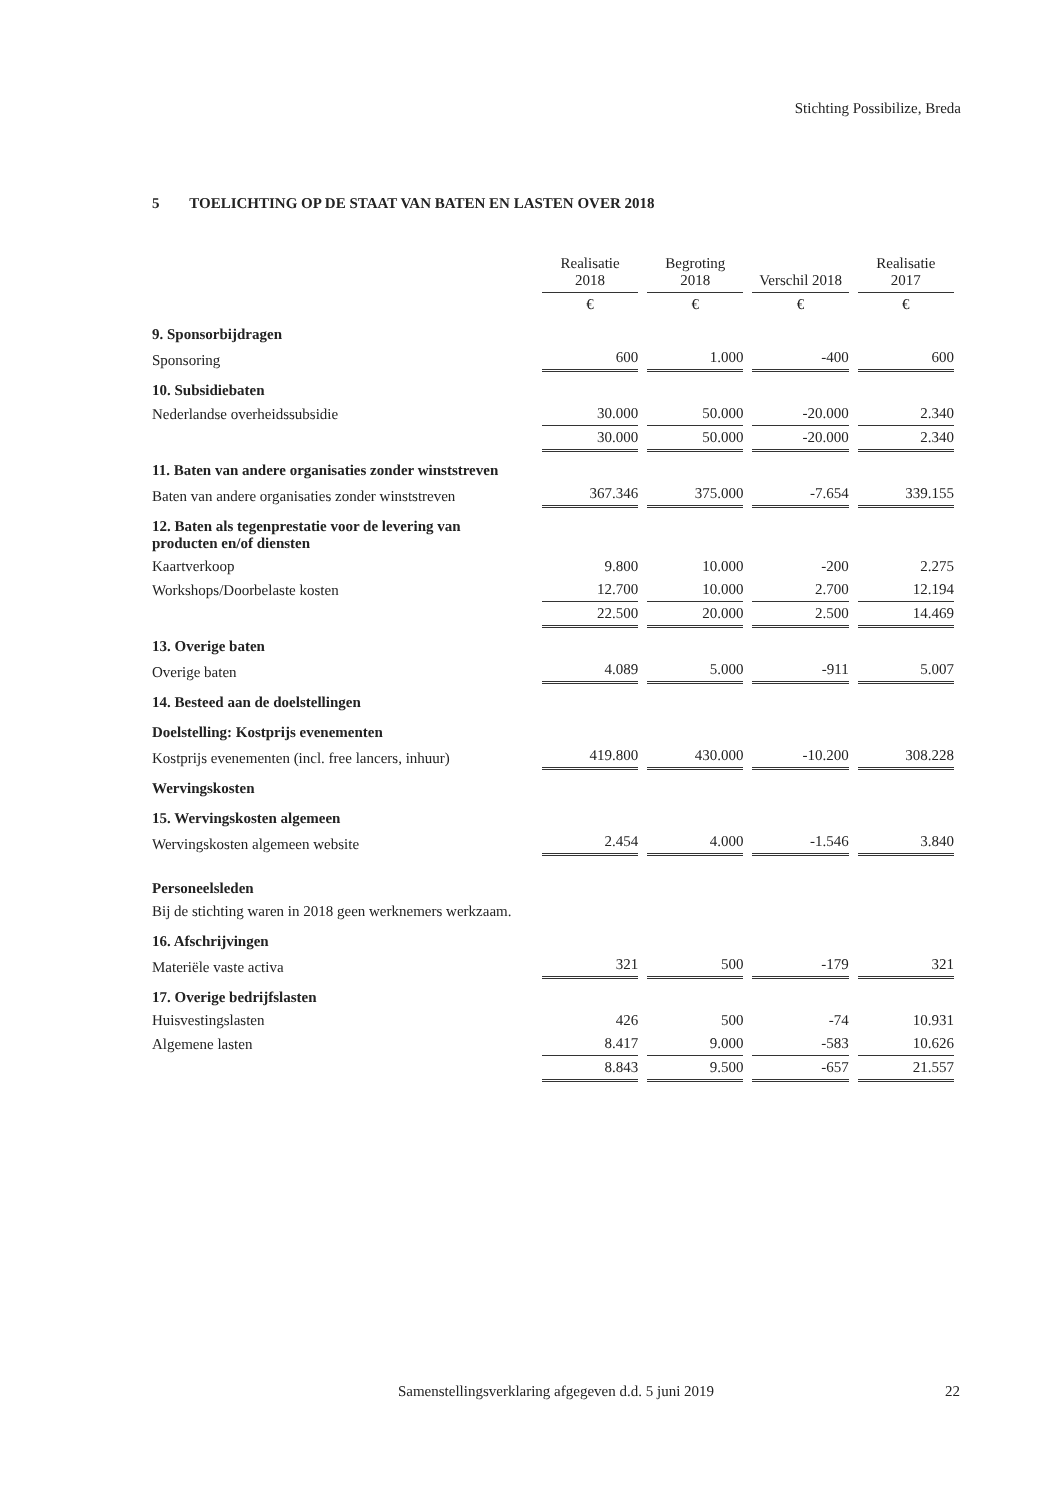Stichting Possibilize, Breda
5 TOELICHTING OP DE STAAT VAN BATEN EN LASTEN OVER 2018
| | Realisatie 2018 | Begroting 2018 | Verschil 2018 | Realisatie 2017 |
| | € | € | € | € |
| 9. Sponsorbijdragen | | | | |
| Sponsoring | 600 | 1.000 | -400 | 600 |
| 10. Subsidiebaten | | | | |
| Nederlandse overheidssubsidie | 30.000 | 50.000 | -20.000 | 2.340 |
| | 30.000 | 50.000 | -20.000 | 2.340 |
| 11. Baten van andere organisaties zonder winststreven | | | | |
| Baten van andere organisaties zonder winststreven | 367.346 | 375.000 | -7.654 | 339.155 |
| 12. Baten als tegenprestatie voor de levering van producten en/of diensten | | | | |
| Kaartverkoop | 9.800 | 10.000 | -200 | 2.275 |
| Workshops/Doorbelaste kosten | 12.700 | 10.000 | 2.700 | 12.194 |
| | 22.500 | 20.000 | 2.500 | 14.469 |
| 13. Overige baten | | | | |
| Overige baten | 4.089 | 5.000 | -911 | 5.007 |
| 14. Besteed aan de doelstellingen | | | | |
| Doelstelling: Kostprijs evenementen | | | | |
| Kostprijs evenementen (incl. free lancers, inhuur) | 419.800 | 430.000 | -10.200 | 308.228 |
| Wervingskosten | | | | |
| 15. Wervingskosten algemeen | | | | |
| Wervingskosten algemeen website | 2.454 | 4.000 | -1.546 | 3.840 |
| Personeelsleden | | | | |
| Bij de stichting waren in 2018 geen werknemers werkzaam. | | | | |
| 16. Afschrijvingen | | | | |
| Materiële vaste activa | 321 | 500 | -179 | 321 |
| 17. Overige bedrijfslasten | | | | |
| Huisvestingslasten | 426 | 500 | -74 | 10.931 |
| Algemene lasten | 8.417 | 9.000 | -583 | 10.626 |
| | 8.843 | 9.500 | -657 | 21.557 |
Samenstellingsverklaring afgegeven d.d. 5 juni 2019 22